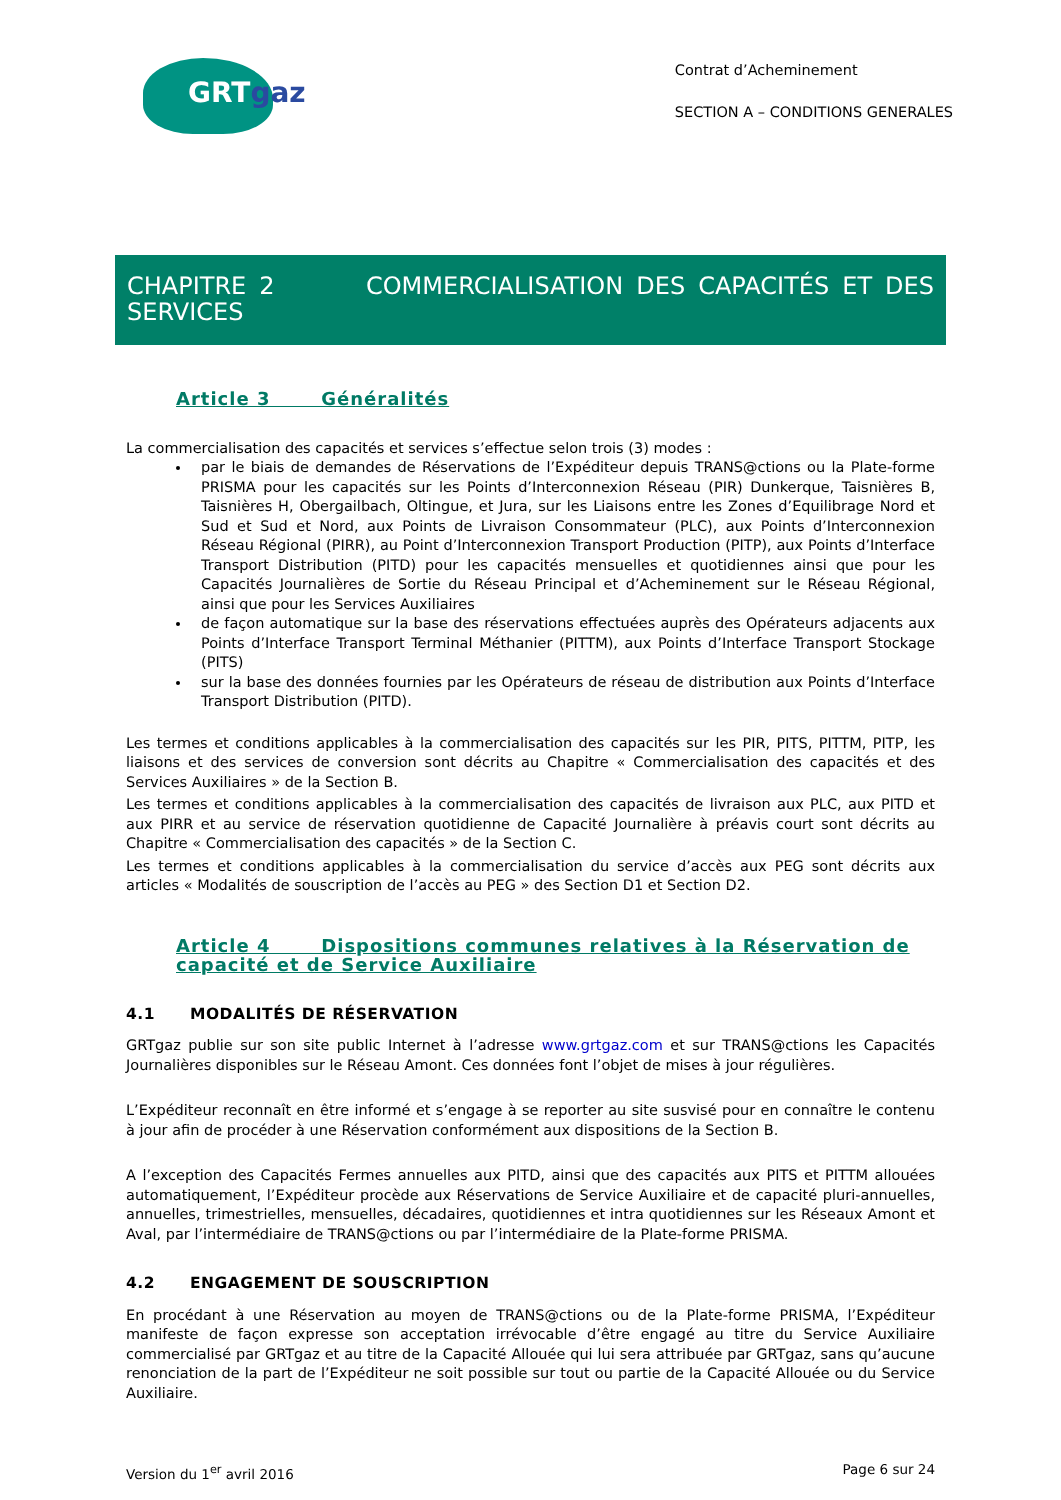GRTgaz
Contrat d’Acheminement
SECTION A – CONDITIONS GENERALES
CHAPITRE 2 COMMERCIALISATION DES CAPACITÉS ET DES SERVICES
Article 3 Généralités
La commercialisation des capacités et services s’effectue selon trois (3) modes :
par le biais de demandes de Réservations de l’Expéditeur depuis TRANS@ctions ou la Plate-forme PRISMA pour les capacités sur les Points d’Interconnexion Réseau (PIR) Dunkerque, Taisnières B, Taisnières H, Obergailbach, Oltingue, et Jura, sur les Liaisons entre les Zones d’Equilibrage Nord et Sud et Sud et Nord, aux Points de Livraison Consommateur (PLC), aux Points d’Interconnexion Réseau Régional (PIRR), au Point d’Interconnexion Transport Production (PITP), aux Points d’Interface Transport Distribution (PITD) pour les capacités mensuelles et quotidiennes ainsi que pour les Capacités Journalières de Sortie du Réseau Principal et d’Acheminement sur le Réseau Régional, ainsi que pour les Services Auxiliaires
de façon automatique sur la base des réservations effectuées auprès des Opérateurs adjacents aux Points d’Interface Transport Terminal Méthanier (PITTM), aux Points d’Interface Transport Stockage (PITS)
sur la base des données fournies par les Opérateurs de réseau de distribution aux Points d’Interface Transport Distribution (PITD).
Les termes et conditions applicables à la commercialisation des capacités sur les PIR, PITS, PITTM, PITP, les liaisons et des services de conversion sont décrits au Chapitre « Commercialisation des capacités et des Services Auxiliaires » de la Section B.
Les termes et conditions applicables à la commercialisation des capacités de livraison aux PLC, aux PITD et aux PIRR et au service de réservation quotidienne de Capacité Journalière à préavis court sont décrits au Chapitre « Commercialisation des capacités » de la Section C.
Les termes et conditions applicables à la commercialisation du service d’accès aux PEG sont décrits aux articles « Modalités de souscription de l’accès au PEG » des Section D1 et Section D2.
Article 4 Dispositions communes relatives à la Réservation de capacité et de Service Auxiliaire
4.1 MODALITÉS DE RÉSERVATION
GRTgaz publie sur son site public Internet à l’adresse www.grtgaz.com et sur TRANS@ctions les Capacités Journalières disponibles sur le Réseau Amont. Ces données font l’objet de mises à jour régulières.
L’Expéditeur reconnaît en être informé et s’engage à se reporter au site susvisé pour en connaître le contenu à jour afin de procéder à une Réservation conformément aux dispositions de la Section B.
A l’exception des Capacités Fermes annuelles aux PITD, ainsi que des capacités aux PITS et PITTM allouées automatiquement, l’Expéditeur procède aux Réservations de Service Auxiliaire et de capacité pluri-annuelles, annuelles, trimestrielles, mensuelles, décadaires, quotidiennes et intra quotidiennes sur les Réseaux Amont et Aval, par l’intermédiaire de TRANS@ctions ou par l’intermédiaire de la Plate-forme PRISMA.
4.2 ENGAGEMENT DE SOUSCRIPTION
En procédant à une Réservation au moyen de TRANS@ctions ou de la Plate-forme PRISMA, l’Expéditeur manifeste de façon expresse son acceptation irrévocable d’être engagé au titre du Service Auxiliaire commercialisé par GRTgaz et au titre de la Capacité Allouée qui lui sera attribuée par GRTgaz, sans qu’aucune renonciation de la part de l’Expéditeur ne soit possible sur tout ou partie de la Capacité Allouée ou du Service Auxiliaire.
Version du 1<sup>er</sup> avril 2016 Page 6 sur 24